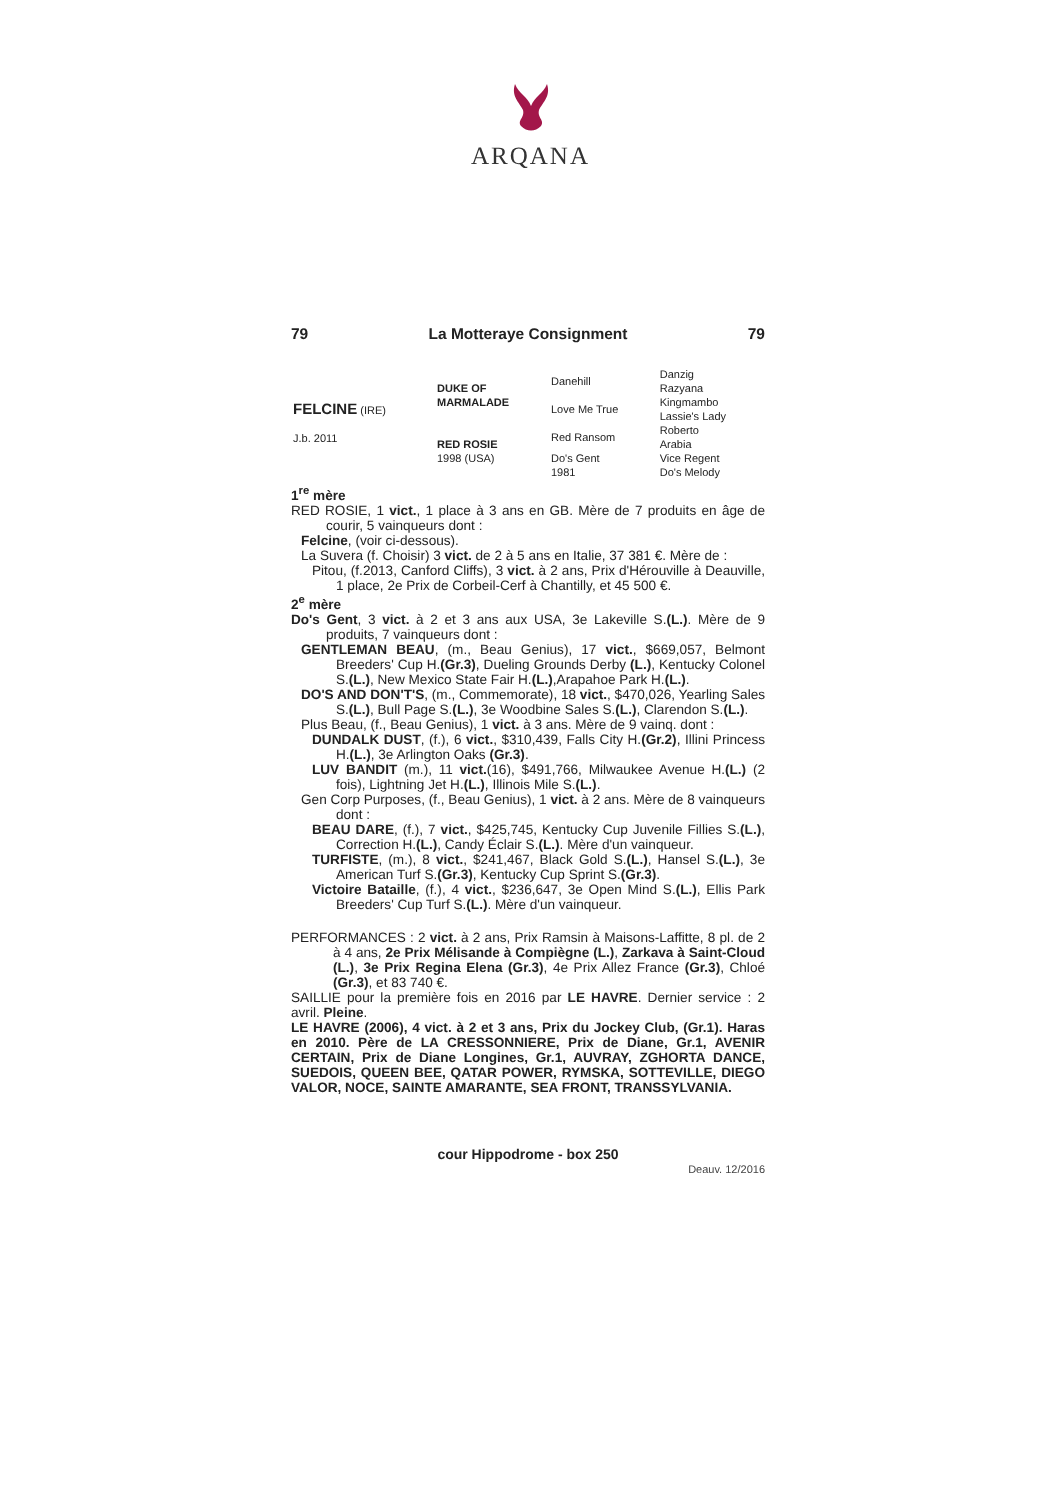ARQANA
79 La Motteraye Consignment 79
| FELCINE (IRE) J.b. 2011 | DUKE OF MARMALADE | Danehill | Danzig Razyana |
| | | Love Me True | Kingmambo Lassie's Lady |
| | RED ROSIE 1998 (USA) | Red Ransom | Roberto Arabia |
| | | Do's Gent 1981 | Vice Regent Do's Melody |
1<sup>re</sup> mère
RED ROSIE, 1 vict., 1 place à 3 ans en GB. Mère de 7 produits en âge de courir, 5 vainqueurs dont :
Felcine, (voir ci-dessous).
La Suvera (f. Choisir) 3 vict. de 2 à 5 ans en Italie, 37 381 €. Mère de :
Pitou, (f.2013, Canford Cliffs), 3 vict. à 2 ans, Prix d'Hérouville à Deauville, 1 place, 2e Prix de Corbeil-Cerf à Chantilly, et 45 500 €.
2<sup>e</sup> mère
Do's Gent, 3 vict. à 2 et 3 ans aux USA, 3e Lakeville S.(L.). Mère de 9 produits, 7 vainqueurs dont :
GENTLEMAN BEAU, (m., Beau Genius), 17 vict., $669,057, Belmont Breeders' Cup H.(Gr.3), Dueling Grounds Derby (L.), Kentucky Colonel S.(L.), New Mexico State Fair H.(L.),Arapahoe Park H.(L.).
DO'S AND DON'T'S, (m., Commemorate), 18 vict., $470,026, Yearling Sales S.(L.), Bull Page S.(L.), 3e Woodbine Sales S.(L.), Clarendon S.(L.).
Plus Beau, (f., Beau Genius), 1 vict. à 3 ans. Mère de 9 vainq. dont :
DUNDALK DUST, (f.), 6 vict., $310,439, Falls City H.(Gr.2), Illini Princess H.(L.), 3e Arlington Oaks (Gr.3).
LUV BANDIT (m.), 11 vict.(16), $491,766, Milwaukee Avenue H.(L.) (2 fois), Lightning Jet H.(L.), Illinois Mile S.(L.).
Gen Corp Purposes, (f., Beau Genius), 1 vict. à 2 ans. Mère de 8 vainqueurs dont :
BEAU DARE, (f.), 7 vict., $425,745, Kentucky Cup Juvenile Fillies S.(L.), Correction H.(L.), Candy Éclair S.(L.). Mère d'un vainqueur.
TURFISTE, (m.), 8 vict., $241,467, Black Gold S.(L.), Hansel S.(L.), 3e American Turf S.(Gr.3), Kentucky Cup Sprint S.(Gr.3).
Victoire Bataille, (f.), 4 vict., $236,647, 3e Open Mind S.(L.), Ellis Park Breeders' Cup Turf S.(L.). Mère d'un vainqueur.
PERFORMANCES : 2 vict. à 2 ans, Prix Ramsin à Maisons-Laffitte, 8 pl. de 2 à 4 ans, 2e Prix Mélisande à Compiègne (L.), Zarkava à Saint-Cloud (L.), 3e Prix Regina Elena (Gr.3), 4e Prix Allez France (Gr.3), Chloé (Gr.3), et 83 740 €.
SAILLIE pour la première fois en 2016 par LE HAVRE. Dernier service : 2 avril. Pleine.
LE HAVRE (2006), 4 vict. à 2 et 3 ans, Prix du Jockey Club, (Gr.1). Haras en 2010. Père de LA CRESSONNIERE, Prix de Diane, Gr.1, AVENIR CERTAIN, Prix de Diane Longines, Gr.1, AUVRAY, ZGHORTA DANCE, SUEDOIS, QUEEN BEE, QATAR POWER, RYMSKA, SOTTEVILLE, DIEGO VALOR, NOCE, SAINTE AMARANTE, SEA FRONT, TRANSSYLVANIA.
cour Hippodrome - box 250
Deauv. 12/2016